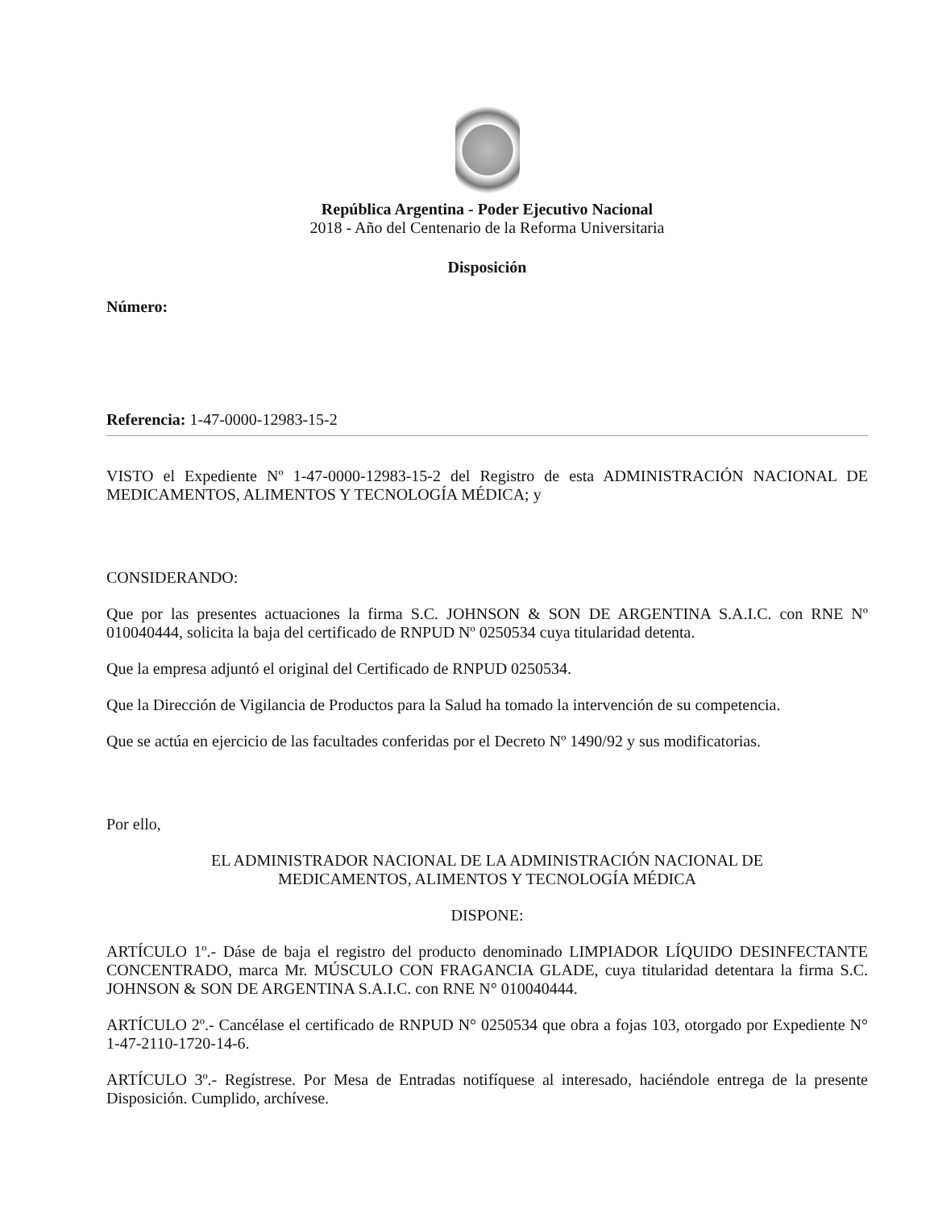República Argentina - Poder Ejecutivo Nacional
2018 - Año del Centenario de la Reforma Universitaria
Disposición
Número:
Referencia: 1-47-0000-12983-15-2
VISTO el Expediente Nº 1-47-0000-12983-15-2 del Registro de esta ADMINISTRACIÓN NACIONAL DE MEDICAMENTOS, ALIMENTOS Y TECNOLOGÍA MÉDICA; y
CONSIDERANDO:
Que por las presentes actuaciones la firma S.C. JOHNSON & SON DE ARGENTINA S.A.I.C. con RNE Nº 010040444, solicita la baja del certificado de RNPUD Nº 0250534 cuya titularidad detenta.
Que la empresa adjuntó el original del Certificado de RNPUD 0250534.
Que la Dirección de Vigilancia de Productos para la Salud ha tomado la intervención de su competencia.
Que se actúa en ejercicio de las facultades conferidas por el Decreto Nº 1490/92 y sus modificatorias.
Por ello,
EL ADMINISTRADOR NACIONAL DE LA ADMINISTRACIÓN NACIONAL DE
MEDICAMENTOS, ALIMENTOS Y TECNOLOGÍA MÉDICA
DISPONE:
ARTÍCULO 1º.- Dáse de baja el registro del producto denominado LIMPIADOR LÍQUIDO DESINFECTANTE CONCENTRADO, marca Mr. MÚSCULO CON FRAGANCIA GLADE, cuya titularidad detentara la firma S.C. JOHNSON & SON DE ARGENTINA S.A.I.C. con RNE N° 010040444.
ARTÍCULO 2º.- Cancélase el certificado de RNPUD N° 0250534 que obra a fojas 103, otorgado por Expediente N° 1-47-2110-1720-14-6.
ARTÍCULO 3º.- Regístrese. Por Mesa de Entradas notifíquese al interesado, haciéndole entrega de la presente Disposición. Cumplido, archívese.